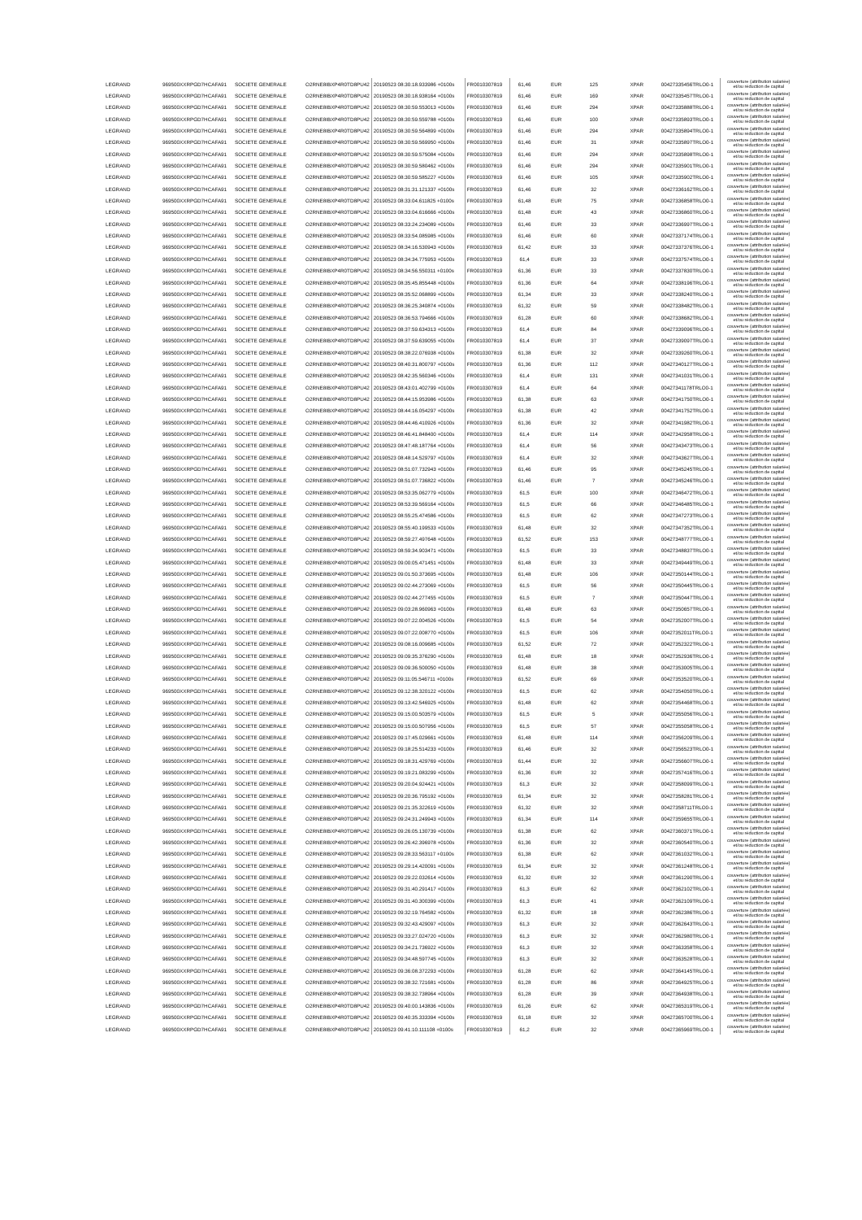| LEGRAND | 969500XXRPGD7HCAFA91 | SOCIETE GENERALE | O2RNE8IBXP4R0TD8PU42 | 20190523 08:30:18.933986 +0100s | FR0010307819 | 61,46 | EUR | 125 | XPAR | 00427335456TRLO0-1 | couverture (attribution salariée) et/ou réduction de capital |
| LEGRAND | 969500XXRPGD7HCAFA91 | SOCIETE GENERALE | O2RNE8IBXP4R0TD8PU42 | 20190523 08:30:18.938164 +0100s | FR0010307819 | 61,46 | EUR | 169 | XPAR | 00427335457TRLO0-1 | couverture (attribution salariée) et/ou réduction de capital |
| LEGRAND | 969500XXRPGD7HCAFA91 | SOCIETE GENERALE | O2RNE8IBXP4R0TD8PU42 | 20190523 08:30:59.553013 +0100s | FR0010307819 | 61,46 | EUR | 294 | XPAR | 00427335888TRLO0-1 | couverture (attribution salariée) et/ou réduction de capital |
| LEGRAND | 969500XXRPGD7HCAFA91 | SOCIETE GENERALE | O2RNE8IBXP4R0TD8PU42 | 20190523 08:30:59.559788 +0100s | FR0010307819 | 61,46 | EUR | 100 | XPAR | 00427335893TRLO0-1 | couverture (attribution salariée) et/ou réduction de capital |
| LEGRAND | 969500XXRPGD7HCAFA91 | SOCIETE GENERALE | O2RNE8IBXP4R0TD8PU42 | 20190523 08:30:59.564899 +0100s | FR0010307819 | 61,46 | EUR | 294 | XPAR | 00427335894TRLO0-1 | couverture (attribution salariée) et/ou réduction de capital |
| LEGRAND | 969500XXRPGD7HCAFA91 | SOCIETE GENERALE | O2RNE8IBXP4R0TD8PU42 | 20190523 08:30:59.569950 +0100s | FR0010307819 | 61,46 | EUR | 31 | XPAR | 00427335897TRLO0-1 | couverture (attribution salariée) et/ou réduction de capital |
| LEGRAND | 969500XXRPGD7HCAFA91 | SOCIETE GENERALE | O2RNE8IBXP4R0TD8PU42 | 20190523 08:30:59.575084 +0100s | FR0010307819 | 61,46 | EUR | 294 | XPAR | 00427335898TRLO0-1 | couverture (attribution salariée) et/ou réduction de capital |
| LEGRAND | 969500XXRPGD7HCAFA91 | SOCIETE GENERALE | O2RNE8IBXP4R0TD8PU42 | 20190523 08:30:59.580462 +0100s | FR0010307819 | 61,46 | EUR | 294 | XPAR | 00427335901TRLO0-1 | couverture (attribution salariée) et/ou réduction de capital |
| LEGRAND | 969500XXRPGD7HCAFA91 | SOCIETE GENERALE | O2RNE8IBXP4R0TD8PU42 | 20190523 08:30:59.585227 +0100s | FR0010307819 | 61,46 | EUR | 105 | XPAR | 00427335902TRLO0-1 | couverture (attribution salariée) et/ou réduction de capital |
| LEGRAND | 969500XXRPGD7HCAFA91 | SOCIETE GENERALE | O2RNE8IBXP4R0TD8PU42 | 20190523 08:31:31.121337 +0100s | FR0010307819 | 61,46 | EUR | 32 | XPAR | 00427336162TRLO0-1 | couverture (attribution salariée) et/ou réduction de capital |
| LEGRAND | 969500XXRPGD7HCAFA91 | SOCIETE GENERALE | O2RNE8IBXP4R0TD8PU42 | 20190523 08:33:04.611825 +0100s | FR0010307819 | 61,48 | EUR | 75 | XPAR | 00427336858TRLO0-1 | couverture (attribution salariée) et/ou réduction de capital |
| LEGRAND | 969500XXRPGD7HCAFA91 | SOCIETE GENERALE | O2RNE8IBXP4R0TD8PU42 | 20190523 08:33:04.616666 +0100s | FR0010307819 | 61,48 | EUR | 43 | XPAR | 00427336860TRLO0-1 | couverture (attribution salariée) et/ou réduction de capital |
| LEGRAND | 969500XXRPGD7HCAFA91 | SOCIETE GENERALE | O2RNE8IBXP4R0TD8PU42 | 20190523 08:33:24.234089 +0100s | FR0010307819 | 61,46 | EUR | 33 | XPAR | 00427336997TRLO0-1 | couverture (attribution salariée) et/ou réduction de capital |
| LEGRAND | 969500XXRPGD7HCAFA91 | SOCIETE GENERALE | O2RNE8IBXP4R0TD8PU42 | 20190523 08:33:54.085985 +0100s | FR0010307819 | 61,46 | EUR | 60 | XPAR | 00427337174TRLO0-1 | couverture (attribution salariée) et/ou réduction de capital |
| LEGRAND | 969500XXRPGD7HCAFA91 | SOCIETE GENERALE | O2RNE8IBXP4R0TD8PU42 | 20190523 08:34:16.530943 +0100s | FR0010307819 | 61,42 | EUR | 33 | XPAR | 00427337376TRLO0-1 | couverture (attribution salariée) et/ou réduction de capital |
| LEGRAND | 969500XXRPGD7HCAFA91 | SOCIETE GENERALE | O2RNE8IBXP4R0TD8PU42 | 20190523 08:34:34.775953 +0100s | FR0010307819 | 61,4 | EUR | 33 | XPAR | 00427337574TRLO0-1 | couverture (attribution salariée) et/ou réduction de capital |
| LEGRAND | 969500XXRPGD7HCAFA91 | SOCIETE GENERALE | O2RNE8IBXP4R0TD8PU42 | 20190523 08:34:56.550311 +0100s | FR0010307819 | 61,36 | EUR | 33 | XPAR | 00427337830TRLO0-1 | couverture (attribution salariée) et/ou réduction de capital |
| LEGRAND | 969500XXRPGD7HCAFA91 | SOCIETE GENERALE | O2RNE8IBXP4R0TD8PU42 | 20190523 08:35:45.855448 +0100s | FR0010307819 | 61,36 | EUR | 64 | XPAR | 00427338196TRLO0-1 | couverture (attribution salariée) et/ou réduction de capital |
| LEGRAND | 969500XXRPGD7HCAFA91 | SOCIETE GENERALE | O2RNE8IBXP4R0TD8PU42 | 20190523 08:35:52.068899 +0100s | FR0010307819 | 61,34 | EUR | 33 | XPAR | 00427338240TRLO0-1 | couverture (attribution salariée) et/ou réduction de capital |
| LEGRAND | 969500XXRPGD7HCAFA91 | SOCIETE GENERALE | O2RNE8IBXP4R0TD8PU42 | 20190523 08:36:25.340874 +0100s | FR0010307819 | 61,32 | EUR | 59 | XPAR | 00427338482TRLO0-1 | couverture (attribution salariée) et/ou réduction de capital |
| LEGRAND | 969500XXRPGD7HCAFA91 | SOCIETE GENERALE | O2RNE8IBXP4R0TD8PU42 | 20190523 08:36:53.794666 +0100s | FR0010307819 | 61,28 | EUR | 60 | XPAR | 00427338682TRLO0-1 | couverture (attribution salariée) et/ou réduction de capital |
| LEGRAND | 969500XXRPGD7HCAFA91 | SOCIETE GENERALE | O2RNE8IBXP4R0TD8PU42 | 20190523 08:37:59.634313 +0100s | FR0010307819 | 61,4 | EUR | 84 | XPAR | 00427339096TRLO0-1 | couverture (attribution salariée) et/ou réduction de capital |
| LEGRAND | 969500XXRPGD7HCAFA91 | SOCIETE GENERALE | O2RNE8IBXP4R0TD8PU42 | 20190523 08:37:59.639055 +0100s | FR0010307819 | 61,4 | EUR | 37 | XPAR | 00427339097TRLO0-1 | couverture (attribution salariée) et/ou réduction de capital |
| LEGRAND | 969500XXRPGD7HCAFA91 | SOCIETE GENERALE | O2RNE8IBXP4R0TD8PU42 | 20190523 08:38:22.076938 +0100s | FR0010307819 | 61,38 | EUR | 32 | XPAR | 00427339260TRLO0-1 | couverture (attribution salariée) et/ou réduction de capital |
| LEGRAND | 969500XXRPGD7HCAFA91 | SOCIETE GENERALE | O2RNE8IBXP4R0TD8PU42 | 20190523 08:40:31.800797 +0100s | FR0010307819 | 61,36 | EUR | 112 | XPAR | 00427340127TRLO0-1 | couverture (attribution salariée) et/ou réduction de capital |
| LEGRAND | 969500XXRPGD7HCAFA91 | SOCIETE GENERALE | O2RNE8IBXP4R0TD8PU42 | 20190523 08:42:35.560346 +0100s | FR0010307819 | 61,4 | EUR | 131 | XPAR | 00427341031TRLO0-1 | couverture (attribution salariée) et/ou réduction de capital |
| LEGRAND | 969500XXRPGD7HCAFA91 | SOCIETE GENERALE | O2RNE8IBXP4R0TD8PU42 | 20190523 08:43:01.402799 +0100s | FR0010307819 | 61,4 | EUR | 64 | XPAR | 00427341178TRLO0-1 | couverture (attribution salariée) et/ou réduction de capital |
| LEGRAND | 969500XXRPGD7HCAFA91 | SOCIETE GENERALE | O2RNE8IBXP4R0TD8PU42 | 20190523 08:44:15.953986 +0100s | FR0010307819 | 61,38 | EUR | 63 | XPAR | 00427341750TRLO0-1 | couverture (attribution salariée) et/ou réduction de capital |
| LEGRAND | 969500XXRPGD7HCAFA91 | SOCIETE GENERALE | O2RNE8IBXP4R0TD8PU42 | 20190523 08:44:16.054297 +0100s | FR0010307819 | 61,38 | EUR | 42 | XPAR | 00427341752TRLO0-1 | couverture (attribution salariée) et/ou réduction de capital |
| LEGRAND | 969500XXRPGD7HCAFA91 | SOCIETE GENERALE | O2RNE8IBXP4R0TD8PU42 | 20190523 08:44:46.410926 +0100s | FR0010307819 | 61,36 | EUR | 32 | XPAR | 00427341982TRLO0-1 | couverture (attribution salariée) et/ou réduction de capital |
| LEGRAND | 969500XXRPGD7HCAFA91 | SOCIETE GENERALE | O2RNE8IBXP4R0TD8PU42 | 20190523 08:46:41.848400 +0100s | FR0010307819 | 61,4 | EUR | 114 | XPAR | 00427342958TRLO0-1 | couverture (attribution salariée) et/ou réduction de capital |
| LEGRAND | 969500XXRPGD7HCAFA91 | SOCIETE GENERALE | O2RNE8IBXP4R0TD8PU42 | 20190523 08:47:48.187764 +0100s | FR0010307819 | 61,4 | EUR | 56 | XPAR | 00427343473TRLO0-1 | couverture (attribution salariée) et/ou réduction de capital |
| LEGRAND | 969500XXRPGD7HCAFA91 | SOCIETE GENERALE | O2RNE8IBXP4R0TD8PU42 | 20190523 08:48:14.529797 +0100s | FR0010307819 | 61,4 | EUR | 32 | XPAR | 00427343627TRLO0-1 | couverture (attribution salariée) et/ou réduction de capital |
| LEGRAND | 969500XXRPGD7HCAFA91 | SOCIETE GENERALE | O2RNE8IBXP4R0TD8PU42 | 20190523 08:51:07.732943 +0100s | FR0010307819 | 61,46 | EUR | 95 | XPAR | 00427345245TRLO0-1 | couverture (attribution salariée) et/ou réduction de capital |
| LEGRAND | 969500XXRPGD7HCAFA91 | SOCIETE GENERALE | O2RNE8IBXP4R0TD8PU42 | 20190523 08:51:07.736822 +0100s | FR0010307819 | 61,46 | EUR | 7 | XPAR | 00427345246TRLO0-1 | couverture (attribution salariée) et/ou réduction de capital |
| LEGRAND | 969500XXRPGD7HCAFA91 | SOCIETE GENERALE | O2RNE8IBXP4R0TD8PU42 | 20190523 08:53:35.062779 +0100s | FR0010307819 | 61,5 | EUR | 100 | XPAR | 00427346472TRLO0-1 | couverture (attribution salariée) et/ou réduction de capital |
| LEGRAND | 969500XXRPGD7HCAFA91 | SOCIETE GENERALE | O2RNE8IBXP4R0TD8PU42 | 20190523 08:53:39.569164 +0100s | FR0010307819 | 61,5 | EUR | 66 | XPAR | 00427346485TRLO0-1 | couverture (attribution salariée) et/ou réduction de capital |
| LEGRAND | 969500XXRPGD7HCAFA91 | SOCIETE GENERALE | O2RNE8IBXP4R0TD8PU42 | 20190523 08:55:25.474586 +0100s | FR0010307819 | 61,5 | EUR | 62 | XPAR | 00427347273TRLO0-1 | couverture (attribution salariée) et/ou réduction de capital |
| LEGRAND | 969500XXRPGD7HCAFA91 | SOCIETE GENERALE | O2RNE8IBXP4R0TD8PU42 | 20190523 08:55:40.199533 +0100s | FR0010307819 | 61,48 | EUR | 32 | XPAR | 00427347352TRLO0-1 | couverture (attribution salariée) et/ou réduction de capital |
| LEGRAND | 969500XXRPGD7HCAFA91 | SOCIETE GENERALE | O2RNE8IBXP4R0TD8PU42 | 20190523 08:59:27.497648 +0100s | FR0010307819 | 61,52 | EUR | 153 | XPAR | 00427348777TRLO0-1 | couverture (attribution salariée) et/ou réduction de capital |
| LEGRAND | 969500XXRPGD7HCAFA91 | SOCIETE GENERALE | O2RNE8IBXP4R0TD8PU42 | 20190523 08:59:34.903471 +0100s | FR0010307819 | 61,5 | EUR | 33 | XPAR | 00427348837TRLO0-1 | couverture (attribution salariée) et/ou réduction de capital |
| LEGRAND | 969500XXRPGD7HCAFA91 | SOCIETE GENERALE | O2RNE8IBXP4R0TD8PU42 | 20190523 09:00:05.471451 +0100s | FR0010307819 | 61,48 | EUR | 33 | XPAR | 00427349449TRLO0-1 | couverture (attribution salariée) et/ou réduction de capital |
| LEGRAND | 969500XXRPGD7HCAFA91 | SOCIETE GENERALE | O2RNE8IBXP4R0TD8PU42 | 20190523 09:01:50.373695 +0100s | FR0010307819 | 61,48 | EUR | 106 | XPAR | 00427350144TRLO0-1 | couverture (attribution salariée) et/ou réduction de capital |
| LEGRAND | 969500XXRPGD7HCAFA91 | SOCIETE GENERALE | O2RNE8IBXP4R0TD8PU42 | 20190523 09:02:44.273069 +0100s | FR0010307819 | 61,5 | EUR | 56 | XPAR | 00427350445TRLO0-1 | couverture (attribution salariée) et/ou réduction de capital |
| LEGRAND | 969500XXRPGD7HCAFA91 | SOCIETE GENERALE | O2RNE8IBXP4R0TD8PU42 | 20190523 09:02:44.277455 +0100s | FR0010307819 | 61,5 | EUR | 7 | XPAR | 00427350447TRLO0-1 | couverture (attribution salariée) et/ou réduction de capital |
| LEGRAND | 969500XXRPGD7HCAFA91 | SOCIETE GENERALE | O2RNE8IBXP4R0TD8PU42 | 20190523 09:03:28.960963 +0100s | FR0010307819 | 61,48 | EUR | 63 | XPAR | 00427350657TRLO0-1 | couverture (attribution salariée) et/ou réduction de capital |
| LEGRAND | 969500XXRPGD7HCAFA91 | SOCIETE GENERALE | O2RNE8IBXP4R0TD8PU42 | 20190523 09:07:22.004526 +0100s | FR0010307819 | 61,5 | EUR | 54 | XPAR | 00427352007TRLO0-1 | couverture (attribution salariée) et/ou réduction de capital |
| LEGRAND | 969500XXRPGD7HCAFA91 | SOCIETE GENERALE | O2RNE8IBXP4R0TD8PU42 | 20190523 09:07:22.008770 +0100s | FR0010307819 | 61,5 | EUR | 106 | XPAR | 00427352011TRLO0-1 | couverture (attribution salariée) et/ou réduction de capital |
| LEGRAND | 969500XXRPGD7HCAFA91 | SOCIETE GENERALE | O2RNE8IBXP4R0TD8PU42 | 20190523 09:08:16.009685 +0100s | FR0010307819 | 61,52 | EUR | 72 | XPAR | 00427352322TRLO0-1 | couverture (attribution salariée) et/ou réduction de capital |
| LEGRAND | 969500XXRPGD7HCAFA91 | SOCIETE GENERALE | O2RNE8IBXP4R0TD8PU42 | 20190523 09:09:35.376290 +0100s | FR0010307819 | 61,48 | EUR | 18 | XPAR | 00427352936TRLO0-1 | couverture (attribution salariée) et/ou réduction de capital |
| LEGRAND | 969500XXRPGD7HCAFA91 | SOCIETE GENERALE | O2RNE8IBXP4R0TD8PU42 | 20190523 09:09:36.500050 +0100s | FR0010307819 | 61,48 | EUR | 38 | XPAR | 00427353005TRLO0-1 | couverture (attribution salariée) et/ou réduction de capital |
| LEGRAND | 969500XXRPGD7HCAFA91 | SOCIETE GENERALE | O2RNE8IBXP4R0TD8PU42 | 20190523 09:11:05.546711 +0100s | FR0010307819 | 61,52 | EUR | 69 | XPAR | 00427353520TRLO0-1 | couverture (attribution salariée) et/ou réduction de capital |
| LEGRAND | 969500XXRPGD7HCAFA91 | SOCIETE GENERALE | O2RNE8IBXP4R0TD8PU42 | 20190523 09:12:38.320122 +0100s | FR0010307819 | 61,5 | EUR | 62 | XPAR | 00427354050TRLO0-1 | couverture (attribution salariée) et/ou réduction de capital |
| LEGRAND | 969500XXRPGD7HCAFA91 | SOCIETE GENERALE | O2RNE8IBXP4R0TD8PU42 | 20190523 09:13:42.546925 +0100s | FR0010307819 | 61,48 | EUR | 62 | XPAR | 00427354468TRLO0-1 | couverture (attribution salariée) et/ou réduction de capital |
| LEGRAND | 969500XXRPGD7HCAFA91 | SOCIETE GENERALE | O2RNE8IBXP4R0TD8PU42 | 20190523 09:15:00.503579 +0100s | FR0010307819 | 61,5 | EUR | 5 | XPAR | 00427355056TRLO0-1 | couverture (attribution salariée) et/ou réduction de capital |
| LEGRAND | 969500XXRPGD7HCAFA91 | SOCIETE GENERALE | O2RNE8IBXP4R0TD8PU42 | 20190523 09:15:00.507956 +0100s | FR0010307819 | 61,5 | EUR | 57 | XPAR | 00427355058TRLO0-1 | couverture (attribution salariée) et/ou réduction de capital |
| LEGRAND | 969500XXRPGD7HCAFA91 | SOCIETE GENERALE | O2RNE8IBXP4R0TD8PU42 | 20190523 09:17:45.029661 +0100s | FR0010307819 | 61,48 | EUR | 114 | XPAR | 00427356209TRLO0-1 | couverture (attribution salariée) et/ou réduction de capital |
| LEGRAND | 969500XXRPGD7HCAFA91 | SOCIETE GENERALE | O2RNE8IBXP4R0TD8PU42 | 20190523 09:18:25.514233 +0100s | FR0010307819 | 61,46 | EUR | 32 | XPAR | 00427356523TRLO0-1 | couverture (attribution salariée) et/ou réduction de capital |
| LEGRAND | 969500XXRPGD7HCAFA91 | SOCIETE GENERALE | O2RNE8IBXP4R0TD8PU42 | 20190523 09:18:31.429769 +0100s | FR0010307819 | 61,44 | EUR | 32 | XPAR | 00427356607TRLO0-1 | couverture (attribution salariée) et/ou réduction de capital |
| LEGRAND | 969500XXRPGD7HCAFA91 | SOCIETE GENERALE | O2RNE8IBXP4R0TD8PU42 | 20190523 09:19:21.083299 +0100s | FR0010307819 | 61,36 | EUR | 32 | XPAR | 00427357416TRLO0-1 | couverture (attribution salariée) et/ou réduction de capital |
| LEGRAND | 969500XXRPGD7HCAFA91 | SOCIETE GENERALE | O2RNE8IBXP4R0TD8PU42 | 20190523 09:20:04.924421 +0100s | FR0010307819 | 61,3 | EUR | 32 | XPAR | 00427358099TRLO0-1 | couverture (attribution salariée) et/ou réduction de capital |
| LEGRAND | 969500XXRPGD7HCAFA91 | SOCIETE GENERALE | O2RNE8IBXP4R0TD8PU42 | 20190523 09:20:36.795192 +0100s | FR0010307819 | 61,34 | EUR | 32 | XPAR | 00427358281TRLO0-1 | couverture (attribution salariée) et/ou réduction de capital |
| LEGRAND | 969500XXRPGD7HCAFA91 | SOCIETE GENERALE | O2RNE8IBXP4R0TD8PU42 | 20190523 09:21:35.322619 +0100s | FR0010307819 | 61,32 | EUR | 32 | XPAR | 00427358711TRLO0-1 | couverture (attribution salariée) et/ou réduction de capital |
| LEGRAND | 969500XXRPGD7HCAFA91 | SOCIETE GENERALE | O2RNE8IBXP4R0TD8PU42 | 20190523 09:24:31.249943 +0100s | FR0010307819 | 61,34 | EUR | 114 | XPAR | 00427359655TRLO0-1 | couverture (attribution salariée) et/ou réduction de capital |
| LEGRAND | 969500XXRPGD7HCAFA91 | SOCIETE GENERALE | O2RNE8IBXP4R0TD8PU42 | 20190523 09:26:05.130739 +0100s | FR0010307819 | 61,38 | EUR | 62 | XPAR | 00427360371TRLO0-1 | couverture (attribution salariée) et/ou réduction de capital |
| LEGRAND | 969500XXRPGD7HCAFA91 | SOCIETE GENERALE | O2RNE8IBXP4R0TD8PU42 | 20190523 09:26:42.396978 +0100s | FR0010307819 | 61,36 | EUR | 32 | XPAR | 00427360540TRLO0-1 | couverture (attribution salariée) et/ou réduction de capital |
| LEGRAND | 969500XXRPGD7HCAFA91 | SOCIETE GENERALE | O2RNE8IBXP4R0TD8PU42 | 20190523 09:28:33.563117 +0100s | FR0010307819 | 61,38 | EUR | 62 | XPAR | 00427361032TRLO0-1 | couverture (attribution salariée) et/ou réduction de capital |
| LEGRAND | 969500XXRPGD7HCAFA91 | SOCIETE GENERALE | O2RNE8IBXP4R0TD8PU42 | 20190523 09:29:14.420091 +0100s | FR0010307819 | 61,34 | EUR | 32 | XPAR | 00427361248TRLO0-1 | couverture (attribution salariée) et/ou réduction de capital |
| LEGRAND | 969500XXRPGD7HCAFA91 | SOCIETE GENERALE | O2RNE8IBXP4R0TD8PU42 | 20190523 09:29:22.032614 +0100s | FR0010307819 | 61,32 | EUR | 32 | XPAR | 00427361290TRLO0-1 | couverture (attribution salariée) et/ou réduction de capital |
| LEGRAND | 969500XXRPGD7HCAFA91 | SOCIETE GENERALE | O2RNE8IBXP4R0TD8PU42 | 20190523 09:31:40.291417 +0100s | FR0010307819 | 61,3 | EUR | 62 | XPAR | 00427362102TRLO0-1 | couverture (attribution salariée) et/ou réduction de capital |
| LEGRAND | 969500XXRPGD7HCAFA91 | SOCIETE GENERALE | O2RNE8IBXP4R0TD8PU42 | 20190523 09:31:40.300399 +0100s | FR0010307819 | 61,3 | EUR | 41 | XPAR | 00427362109TRLO0-1 | couverture (attribution salariée) et/ou réduction de capital |
| LEGRAND | 969500XXRPGD7HCAFA91 | SOCIETE GENERALE | O2RNE8IBXP4R0TD8PU42 | 20190523 09:32:19.764582 +0100s | FR0010307819 | 61,32 | EUR | 18 | XPAR | 00427362386TRLO0-1 | couverture (attribution salariée) et/ou réduction de capital |
| LEGRAND | 969500XXRPGD7HCAFA91 | SOCIETE GENERALE | O2RNE8IBXP4R0TD8PU42 | 20190523 09:32:43.429097 +0100s | FR0010307819 | 61,3 | EUR | 32 | XPAR | 00427362643TRLO0-1 | couverture (attribution salariée) et/ou réduction de capital |
| LEGRAND | 969500XXRPGD7HCAFA91 | SOCIETE GENERALE | O2RNE8IBXP4R0TD8PU42 | 20190523 09:33:27.024720 +0100s | FR0010307819 | 61,3 | EUR | 32 | XPAR | 00427362980TRLO0-1 | couverture (attribution salariée) et/ou réduction de capital |
| LEGRAND | 969500XXRPGD7HCAFA91 | SOCIETE GENERALE | O2RNE8IBXP4R0TD8PU42 | 20190523 09:34:21.736922 +0100s | FR0010307819 | 61,3 | EUR | 32 | XPAR | 00427363358TRLO0-1 | couverture (attribution salariée) et/ou réduction de capital |
| LEGRAND | 969500XXRPGD7HCAFA91 | SOCIETE GENERALE | O2RNE8IBXP4R0TD8PU42 | 20190523 09:34:48.597745 +0100s | FR0010307819 | 61,3 | EUR | 32 | XPAR | 00427363528TRLO0-1 | couverture (attribution salariée) et/ou réduction de capital |
| LEGRAND | 969500XXRPGD7HCAFA91 | SOCIETE GENERALE | O2RNE8IBXP4R0TD8PU42 | 20190523 09:36:08.372293 +0100s | FR0010307819 | 61,28 | EUR | 62 | XPAR | 00427364145TRLO0-1 | couverture (attribution salariée) et/ou réduction de capital |
| LEGRAND | 969500XXRPGD7HCAFA91 | SOCIETE GENERALE | O2RNE8IBXP4R0TD8PU42 | 20190523 09:38:32.721681 +0100s | FR0010307819 | 61,28 | EUR | 86 | XPAR | 00427364925TRLO0-1 | couverture (attribution salariée) et/ou réduction de capital |
| LEGRAND | 969500XXRPGD7HCAFA91 | SOCIETE GENERALE | O2RNE8IBXP4R0TD8PU42 | 20190523 09:38:32.738964 +0100s | FR0010307819 | 61,28 | EUR | 39 | XPAR | 00427364938TRLO0-1 | couverture (attribution salariée) et/ou réduction de capital |
| LEGRAND | 969500XXRPGD7HCAFA91 | SOCIETE GENERALE | O2RNE8IBXP4R0TD8PU42 | 20190523 09:40:00.143836 +0100s | FR0010307819 | 61,26 | EUR | 62 | XPAR | 00427365319TRLO0-1 | couverture (attribution salariée) et/ou réduction de capital |
| LEGRAND | 969500XXRPGD7HCAFA91 | SOCIETE GENERALE | O2RNE8IBXP4R0TD8PU42 | 20190523 09:40:35.333394 +0100s | FR0010307819 | 61,18 | EUR | 32 | XPAR | 00427365700TRLO0-1 | couverture (attribution salariée) et/ou réduction de capital |
| LEGRAND | 969500XXRPGD7HCAFA91 | SOCIETE GENERALE | O2RNE8IBXP4R0TD8PU42 | 20190523 09:41:10.111108 +0100s | FR0010307819 | 61,2 | EUR | 32 | XPAR | 00427365969TRLO0-1 | couverture (attribution salariée) et/ou réduction de capital |